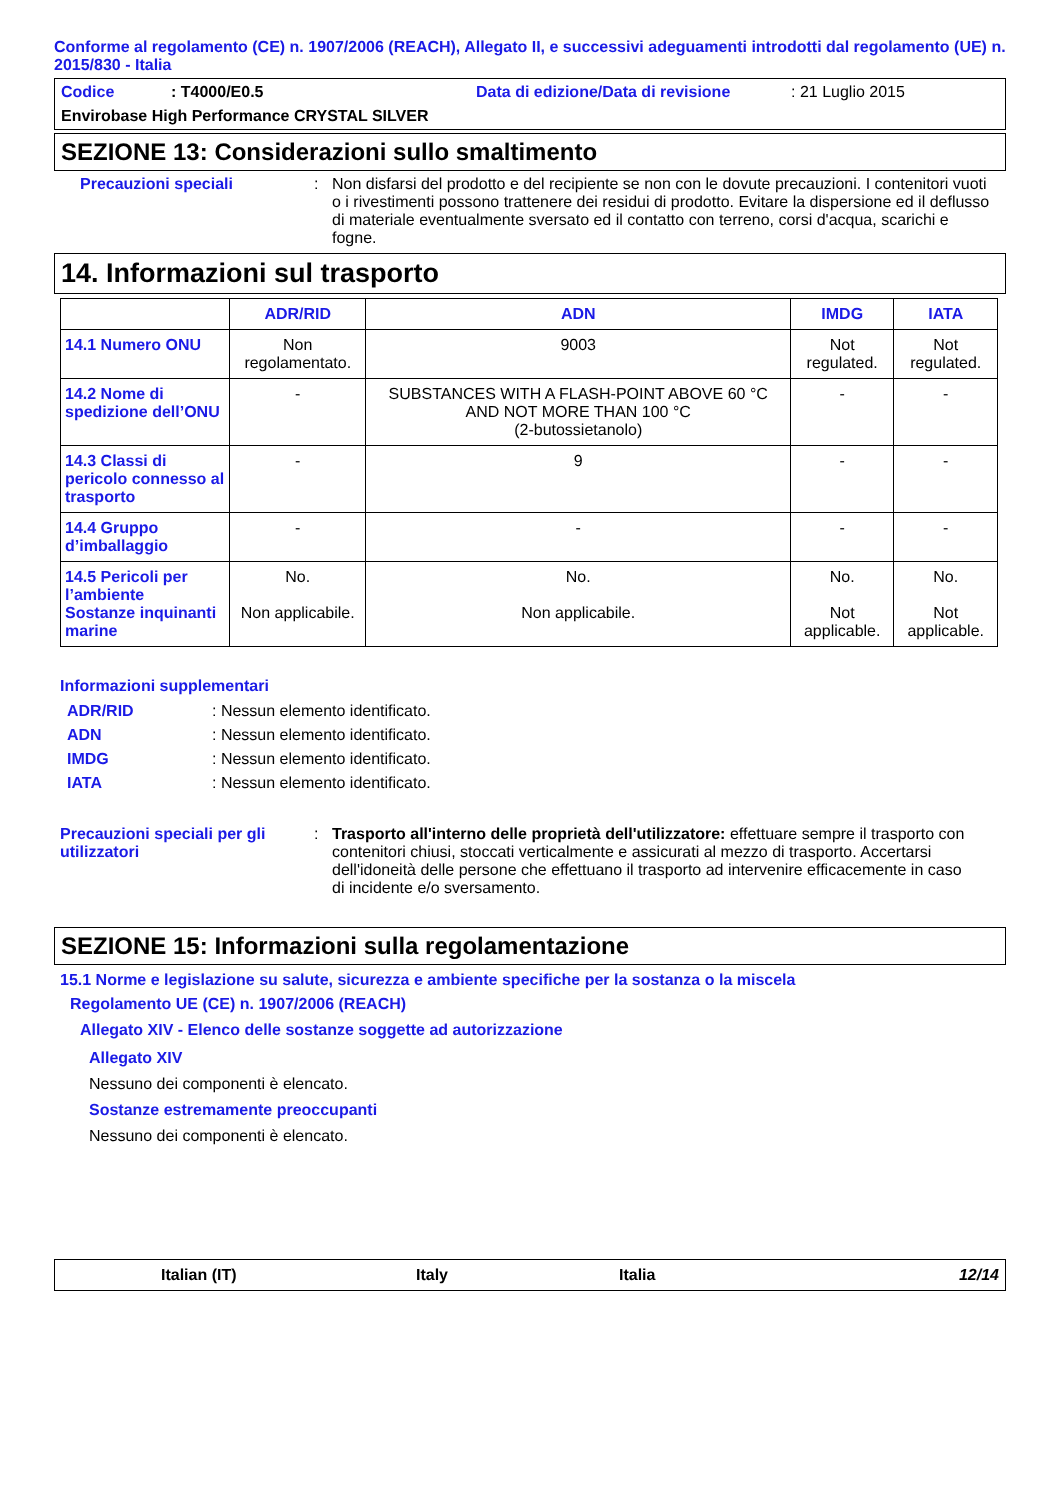Conforme al regolamento (CE) n. 1907/2006 (REACH), Allegato II, e successivi adeguamenti introdotti dal regolamento (UE) n. 2015/830 - Italia
Codice: T4000/E0.5 Data di edizione/Data di revisione: 21 Luglio 2015
Envirobase High Performance CRYSTAL SILVER
SEZIONE 13: Considerazioni sullo smaltimento
Precauzioni speciali: Non disfarsi del prodotto e del recipiente se non con le dovute precauzioni. I contenitori vuoti o i rivestimenti possono trattenere dei residui di prodotto. Evitare la dispersione ed il deflusso di materiale eventualmente sversato ed il contatto con terreno, corsi d'acqua, scarichi e fogne.
14. Informazioni sul trasporto
| | ADR/RID | ADN | IMDG | IATA |
| --- | --- | --- | --- | --- |
| 14.1 Numero ONU | Non regolamentato. | 9003 | Not regulated. | Not regulated. |
| 14.2 Nome di spedizione dell’ONU | - | SUBSTANCES WITH A FLASH-POINT ABOVE 60 °C AND NOT MORE THAN 100 °C (2-butossietanolo) | - | - |
| 14.3 Classi di pericolo connesso al trasporto | - | 9 | - | - |
| 14.4 Gruppo d’imballaggio | - | - | - | - |
| 14.5 Pericoli per l’ambiente Sostanze inquinanti marine | No. Non applicabile. | No. Non applicabile. | No. Not applicable. | No. Not applicable. |
Informazioni supplementari
ADR/RID: Nessun elemento identificato.
ADN: Nessun elemento identificato.
IMDG: Nessun elemento identificato.
IATA: Nessun elemento identificato.
Precauzioni speciali per gli utilizzatori: Trasporto all'interno delle proprietà dell'utilizzatore: effettuare sempre il trasporto con contenitori chiusi, stoccati verticalmente e assicurati al mezzo di trasporto. Accertarsi dell'idoneità delle persone che effettuano il trasporto ad intervenire efficacemente in caso di incidente e/o sversamento.
SEZIONE 15: Informazioni sulla regolamentazione
15.1 Norme e legislazione su salute, sicurezza e ambiente specifiche per la sostanza o la miscela
Regolamento UE (CE) n. 1907/2006 (REACH)
Allegato XIV - Elenco delle sostanze soggette ad autorizzazione
Allegato XIV
Nessuno dei componenti è elencato.
Sostanze estremamente preoccupanti
Nessuno dei componenti è elencato.
Italian (IT) Italy Italia 12/14